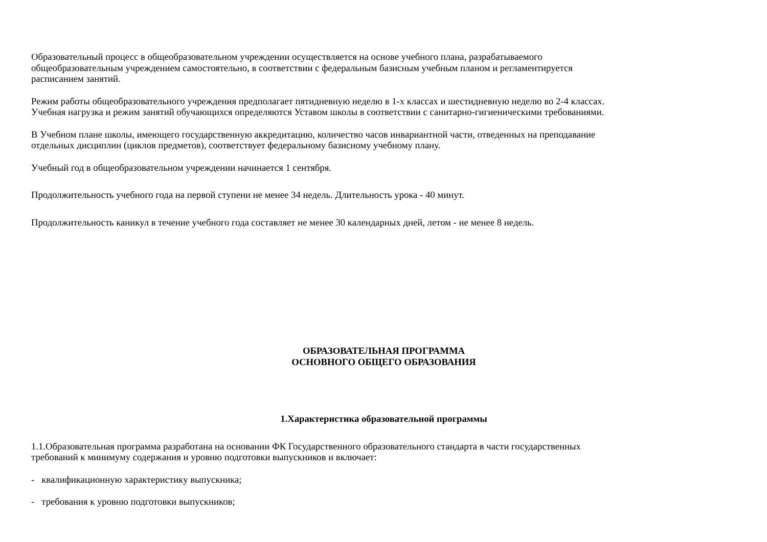Образовательный процесс в общеобразовательном учреждении осуществляется на основе учебного плана, разрабатываемого
общеобразовательным учреждением самостоятельно, в соответствии с федеральным базисным учебным планом и регламентируется
расписанием занятий.
Режим работы общеобразовательного учреждения предполагает пятидневную неделю в 1-х классах и шестидневную неделю во 2-4 классах.
Учебная нагрузка и режим занятий обучающихся определяются Уставом школы в соответствии с санитарно-гигиеническими требованиями.
В Учебном плане школы, имеющего государственную аккредитацию, количество часов инвариантной части, отведенных на преподавание
отдельных дисциплин (циклов предметов), соответствует федеральному базисному учебному плану.
Учебный год в общеобразовательном учреждении начинается 1 сентября.
Продолжительность учебного года на первой ступени не менее 34 недель. Длительность урока - 40 минут.
Продолжительность каникул в течение учебного года составляет не менее 30 календарных дней, летом - не менее 8 недель.
ОБРАЗОВАТЕЛЬНАЯ ПРОГРАММА
ОСНОВНОГО ОБЩЕГО ОБРАЗОВАНИЯ
1.Характеристика образовательной программы
1.1.Образовательная программа разработана на основании ФК Государственного образовательного стандарта в части государственных
требований к минимуму содержания и уровню подготовки выпускников и включает:
- квалификационную характеристику выпускника;
- требования к уровню подготовки выпускников;